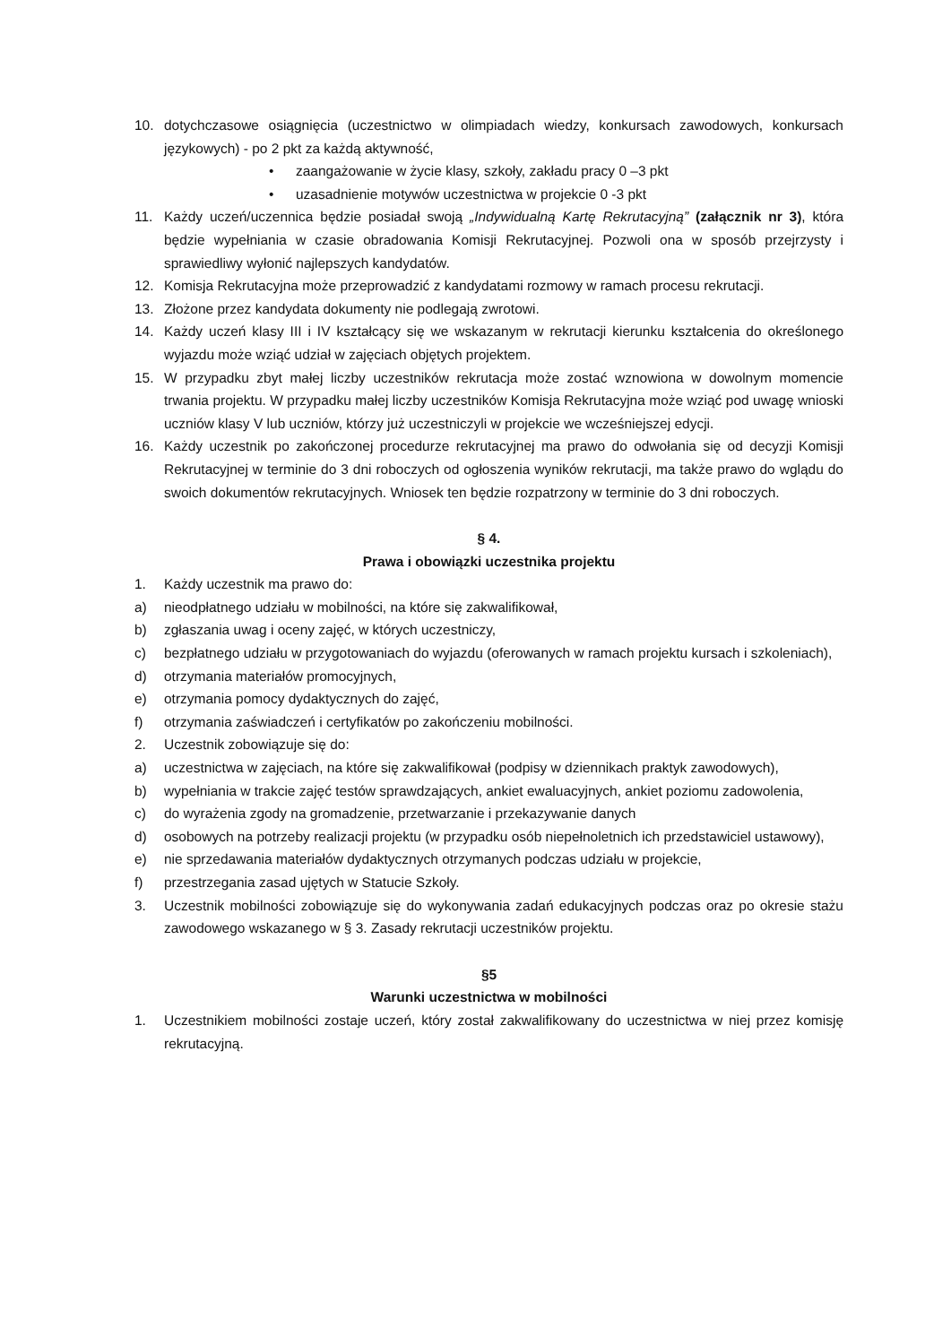10. dotychczasowe osiągnięcia (uczestnictwo w olimpiadach wiedzy, konkursach zawodowych, konkursach językowych) - po 2 pkt za każdą aktywność,
• zaangażowanie w życie klasy, szkoły, zakładu pracy 0 –3 pkt
• uzasadnienie motywów uczestnictwa w projekcie 0 -3 pkt
11. Każdy uczeń/uczennica będzie posiadał swoją „Indywidualną Kartę Rekrutacyjną” (załącznik nr 3), która będzie wypełniania w czasie obradowania Komisji Rekrutacyjnej. Pozwoli ona w sposób przejrzysty i sprawiedliwy wyłonić najlepszych kandydatów.
12. Komisja Rekrutacyjna może przeprowadzić z kandydatami rozmowy w ramach procesu rekrutacji.
13. Złożone przez kandydata dokumenty nie podlegają zwrotowi.
14. Każdy uczeń klasy III i IV kształcący się we wskazanym w rekrutacji kierunku kształcenia do określonego wyjazdu może wziąć udział w zajęciach objętych projektem.
15. W przypadku zbyt małej liczby uczestników rekrutacja może zostać wznowiona w dowolnym momencie trwania projektu. W przypadku małej liczby uczestników Komisja Rekrutacyjna może wziąć pod uwagę wnioski uczniów klasy V lub uczniów, którzy już uczestniczyli w projekcie we wcześniejszej edycji.
16. Każdy uczestnik po zakończonej procedurze rekrutacyjnej ma prawo do odwołania się od decyzji Komisji Rekrutacyjnej w terminie do 3 dni roboczych od ogłoszenia wyników rekrutacji, ma także prawo do wglądu do swoich dokumentów rekrutacyjnych. Wniosek ten będzie rozpatrzony w terminie do 3 dni roboczych.
§ 4.
Prawa i obowiązki uczestnika projektu
1. Każdy uczestnik ma prawo do:
a) nieodpłatnego udziału w mobilności, na które się zakwalifikował,
b) zgłaszania uwag i oceny zajęć, w których uczestniczy,
c) bezpłatnego udziału w przygotowaniach do wyjazdu (oferowanych w ramach projektu kursach i szkoleniach),
d) otrzymania materiałów promocyjnych,
e) otrzymania pomocy dydaktycznych do zajęć,
f) otrzymania zaświadczeń i certyfikatów po zakończeniu mobilności.
2. Uczestnik zobowiązuje się do:
a) uczestnictwa w zajęciach, na które się zakwalifikował (podpisy w dziennikach praktyk zawodowych),
b) wypełniania w trakcie zajęć testów sprawdzających, ankiet ewaluacyjnych, ankiet poziomu zadowolenia,
c) do wyrażenia zgody na gromadzenie, przetwarzanie i przekazywanie danych
d) osobowych na potrzeby realizacji projektu (w przypadku osób niepełnoletnich ich przedstawiciel ustawowy),
e) nie sprzedawania materiałów dydaktycznych otrzymanych podczas udziału w projekcie,
f) przestrzegania zasad ujętych w Statucie Szkoły.
3. Uczestnik mobilności zobowiązuje się do wykonywania zadań edukacyjnych podczas oraz po okresie stażu zawodowego wskazanego w § 3. Zasady rekrutacji uczestników projektu.
§5
Warunki uczestnictwa w mobilności
1. Uczestnikiem mobilności zostaje uczeń, który został zakwalifikowany do uczestnictwa w niej przez komisję rekrutacyjną.